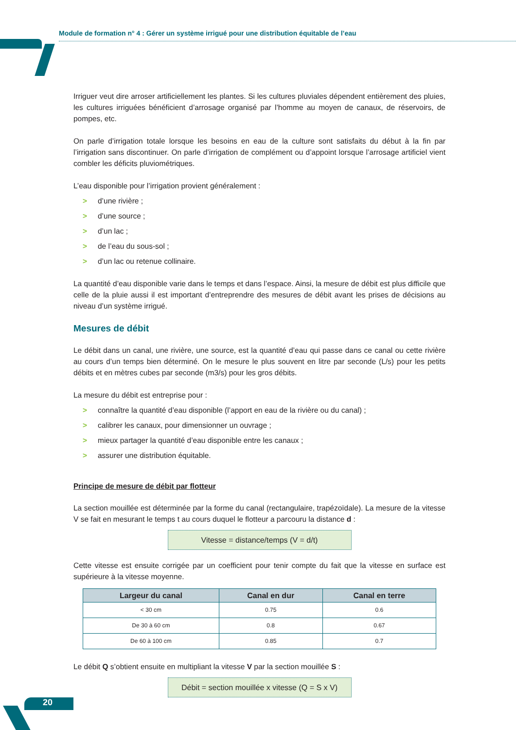Module de formation n° 4 : Gérer un système irrigué pour une distribution équitable de l’eau
Irriguer veut dire arroser artificiellement les plantes. Si les cultures pluviales dépendent entièrement des pluies, les cultures irriguées bénéficient d’arrosage organisé par l’homme au moyen de canaux, de réservoirs, de pompes, etc.
On parle d’irrigation totale lorsque les besoins en eau de la culture sont satisfaits du début à la fin par l’irrigation sans discontinuer. On parle d’irrigation de complément ou d’appoint lorsque l’arrosage artificiel vient combler les déficits pluviométriques.
L’eau disponible pour l’irrigation provient généralement :
> d’une rivière ;
> d’une source ;
> d’un lac ;
> de l’eau du sous-sol ;
> d’un lac ou retenue collinaire.
La quantité d’eau disponible varie dans le temps et dans l’espace. Ainsi, la mesure de débit est plus difficile que celle de la pluie aussi il est important d’entreprendre des mesures de débit avant les prises de décisions au niveau d’un système irrigué.
Mesures de débit
Le débit dans un canal, une rivière, une source, est la quantité d’eau qui passe dans ce canal ou cette rivière au cours d’un temps bien déterminé. On le mesure le plus souvent en litre par seconde (L/s) pour les petits débits et en mètres cubes par seconde (m3/s) pour les gros débits.
La mesure du débit est entreprise pour :
> connaître la quantité d’eau disponible (l’apport en eau de la rivière ou du canal) ;
> calibrer les canaux, pour dimensionner un ouvrage ;
> mieux partager la quantité d’eau disponible entre les canaux ;
> assurer une distribution équitable.
Principe de mesure de débit par flotteur
La section mouillée est déterminée par la forme du canal (rectangulaire, trapézoïdale). La mesure de la vitesse V se fait en mesurant le temps t au cours duquel le flotteur a parcouru la distance d :
Vitesse = distance/temps (V = d/t)
Cette vitesse est ensuite corrigée par un coefficient pour tenir compte du fait que la vitesse en surface est supérieure à la vitesse moyenne.
| Largeur du canal | Canal en dur | Canal en terre |
| --- | --- | --- |
| < 30 cm | 0.75 | 0.6 |
| De 30 à 60 cm | 0.8 | 0.67 |
| De 60 à 100 cm | 0.85 | 0.7 |
Le débit Q s’obtient ensuite en multipliant la vitesse V par la section mouillée S :
Débit = section mouillée x vitesse (Q = S x V)
20